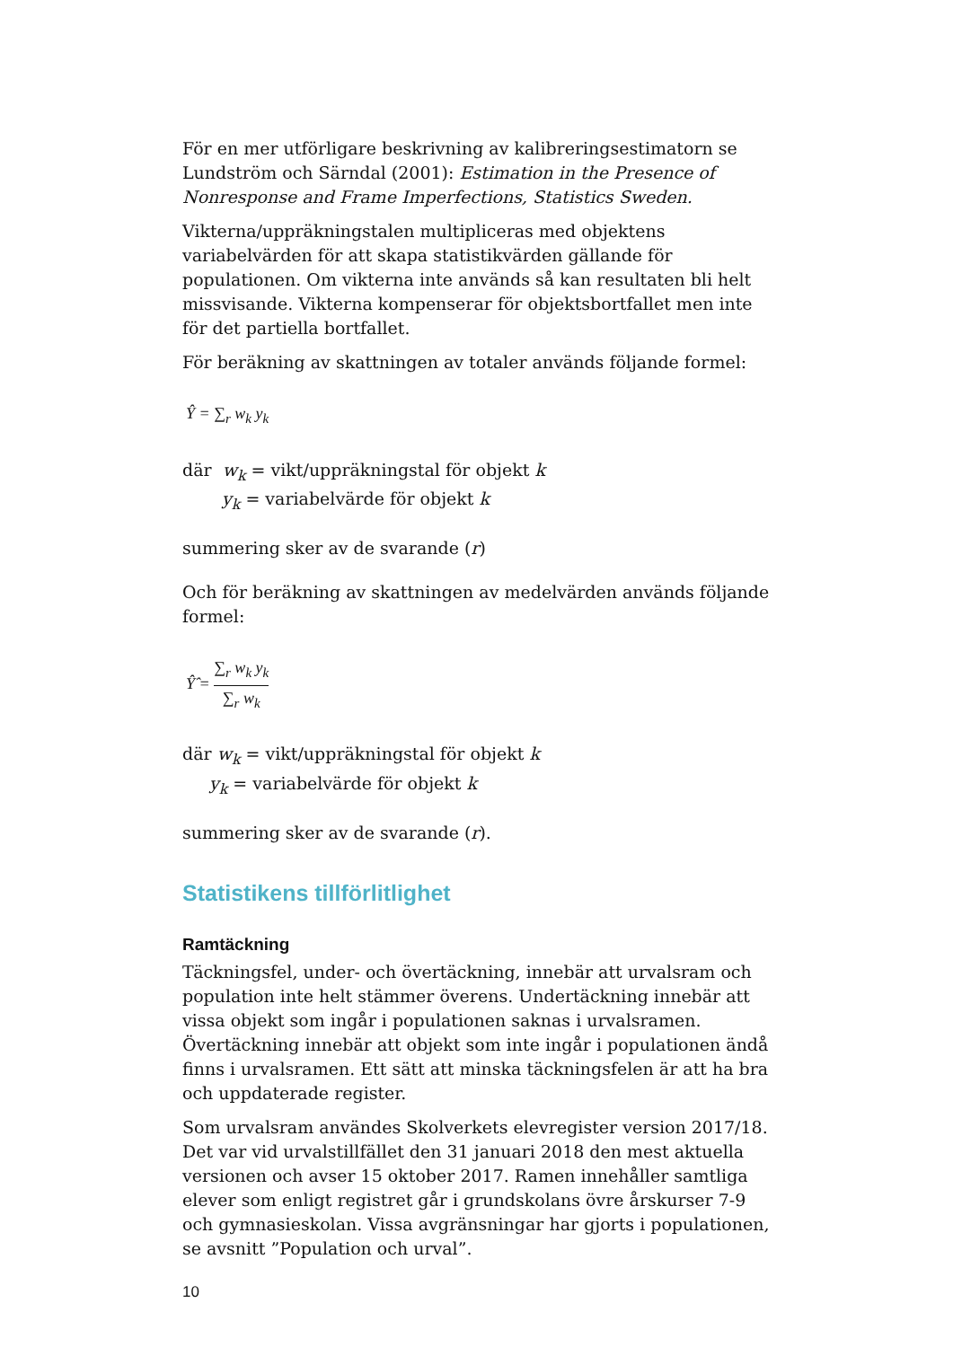För en mer utförligare beskrivning av kalibreringsestimatorn se Lundström och Särndal (2001): Estimation in the Presence of Nonresponse and Frame Imperfections, Statistics Sweden.
Vikterna/uppräkningstalen multipliceras med objektens variabelvärden för att skapa statistikvärden gällande för populationen. Om vikterna inte används så kan resultaten bli helt missvisande. Vikterna kompenserar för objektsbortfallet men inte för det partiella bortfallet.
För beräkning av skattningen av totaler används följande formel:
Ŷ = ∑<sub>r</sub> w<sub>k</sub> y<sub>k</sub>
där w<sub>k</sub> = vikt/uppräkningstal för objekt k
y<sub>k</sub> = variabelvärde för objekt k
summering sker av de svarande (r)
Och för beräkning av skattningen av medelvärden används följande formel:
Ŷ̂ = ∑<sub>r</sub> w<sub>k</sub> y<sub>k</sub> ∑<sub>r</sub> w<sub>k</sub>
där w<sub>k</sub> = vikt/uppräkningstal för objekt k
y<sub>k</sub> = variabelvärde för objekt k
summering sker av de svarande (r).
Statistikens tillförlitlighet
Ramtäckning
Täckningsfel, under- och övertäckning, innebär att urvalsram och population inte helt stämmer överens. Undertäckning innebär att vissa objekt som ingår i populationen saknas i urvalsramen. Övertäckning innebär att objekt som inte ingår i populationen ändå finns i urvalsramen. Ett sätt att minska täckningsfelen är att ha bra och uppdaterade register.
Som urvalsram användes Skolverkets elevregister version 2017/18. Det var vid urvalstillfället den 31 januari 2018 den mest aktuella versionen och avser 15 oktober 2017. Ramen innehåller samtliga elever som enligt registret går i grundskolans övre årskurser 7-9 och gymnasieskolan. Vissa avgränsningar har gjorts i populationen, se avsnitt ”Population och urval”.
10